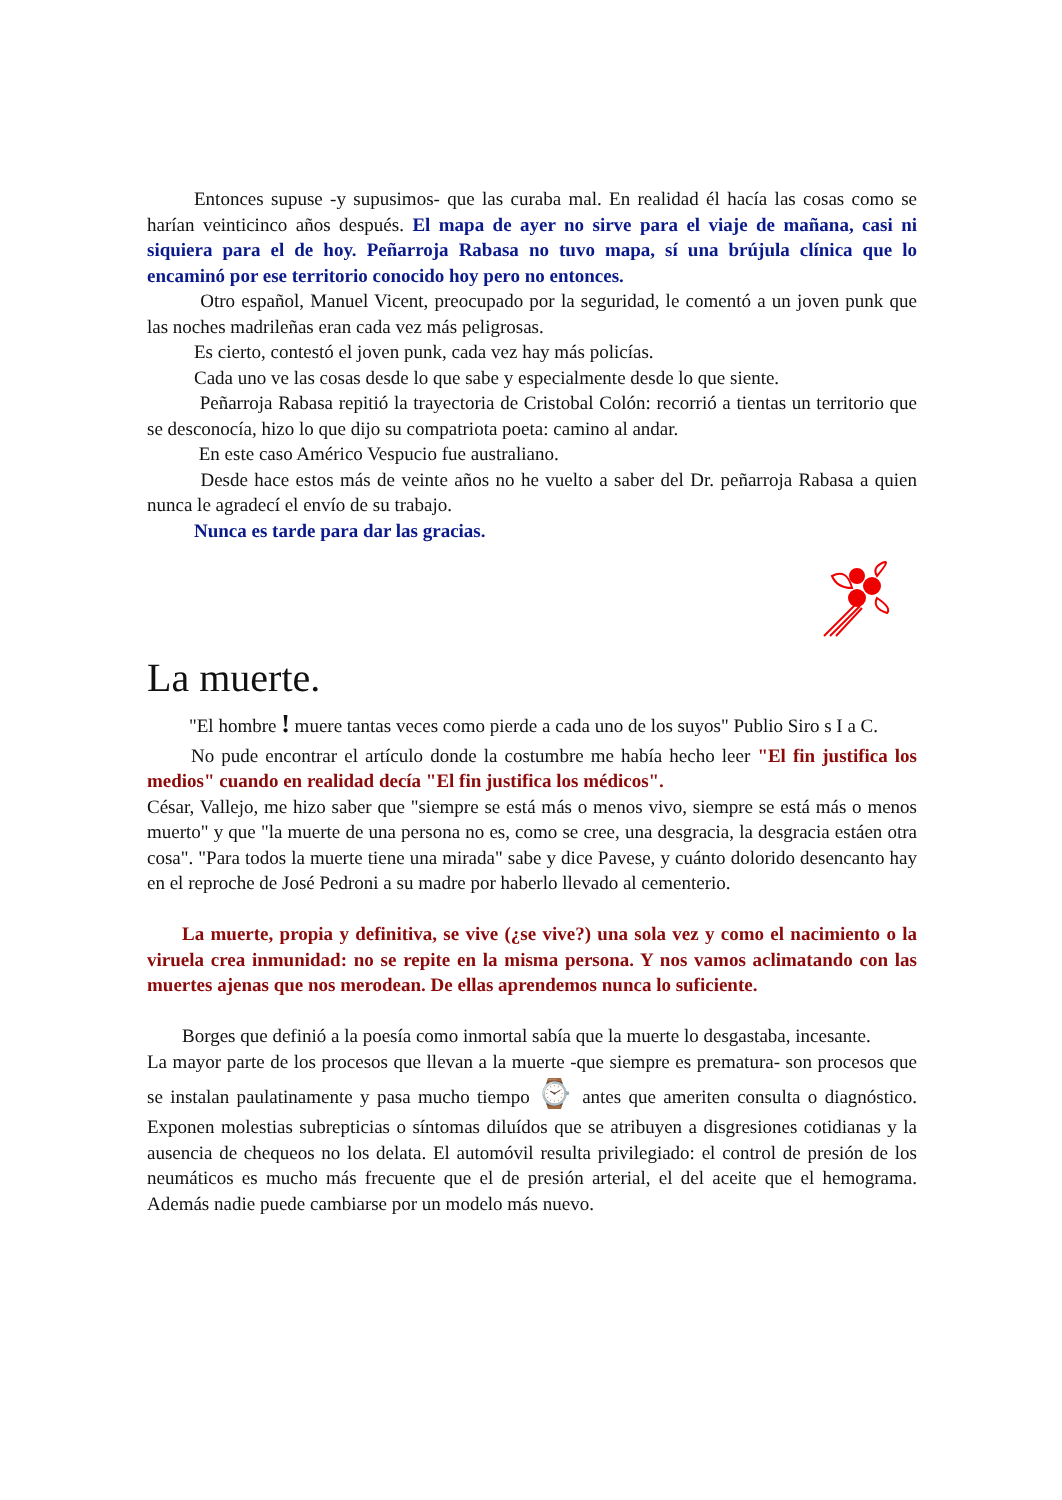Entonces supuse -y supusimos- que las curaba mal. En realidad él hacía las cosas como se harían veinticinco años después. El mapa de ayer no sirve para el viaje de mañana, casi ni siquiera para el de hoy. Peñarroja Rabasa no tuvo mapa, sí una brújula clínica que lo encaminó por ese territorio conocido hoy pero no entonces.
Otro español, Manuel Vicent, preocupado por la seguridad, le comentó a un joven punk que las noches madrileñas eran cada vez más peligrosas.
Es cierto, contestó el joven punk, cada vez hay más policías.
Cada uno ve las cosas desde lo que sabe y especialmente desde lo que siente.
Peñarroja Rabasa repitió la trayectoria de Cristobal Colón: recorrió a tientas un territorio que se desconocía, hizo lo que dijo su compatriota poeta: camino al andar.
En este caso Américo Vespucio fue australiano.
Desde hace estos más de veinte años no he vuelto a saber del Dr. peñarroja Rabasa a quien nunca le agradecí el envío de su trabajo.
Nunca es tarde para dar las gracias.
La muerte.
"El hombre ! muere tantas veces como pierde a cada uno de los suyos" Publio Siro s I a C.
No pude encontrar el artículo donde la costumbre me había hecho leer "El fin justifica los medios" cuando en realidad decía "El fin justifica los médicos".
César, Vallejo, me hizo saber que "siempre se está más o menos vivo, siempre se está más o menos muerto" y que "la muerte de una persona no es, como se cree, una desgracia, la desgracia estáen otra cosa". "Para todos la muerte tiene una mirada" sabe y dice Pavese, y cuánto dolorido desencanto hay en el reproche de José Pedroni a su madre por haberlo llevado al cementerio.
La muerte, propia y definitiva, se vive (¿se vive?) una sola vez y como el nacimiento o la viruela crea inmunidad: no se repite en la misma persona. Y nos vamos aclimatando con las muertes ajenas que nos merodean. De ellas aprendemos nunca lo suficiente.
Borges que definió a la poesía como inmortal sabía que la muerte lo desgastaba, incesante.
La mayor parte de los procesos que llevan a la muerte -que siempre es prematura- son procesos que se instalan paulatinamente y pasa mucho tiempo ⌚ antes que ameriten consulta o diagnóstico. Exponen molestias subrepticias o síntomas diluídos que se atribuyen a disgresiones cotidianas y la ausencia de chequeos no los delata. El automóvil resulta privilegiado: el control de presión de los neumáticos es mucho más frecuente que el de presión arterial, el del aceite que el hemograma. Además nadie puede cambiarse por un modelo más nuevo.